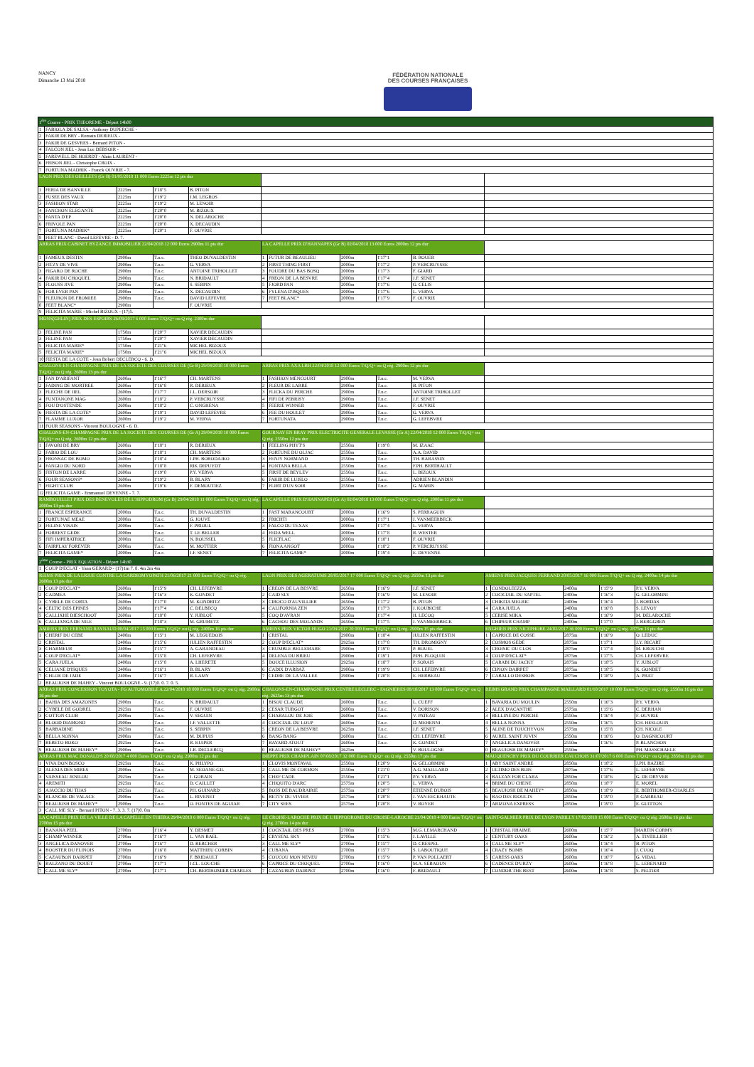NANCY
Dimanche 13 Mai 2018
FÉDÉRATION NATIONALE
DES COURSES FRANÇAISES
| 1<sup>ère</sup> Course - PRIX THEOREME - Départ 14h00 | | | | | | | | | | | | | | |
| 1 | FABIOLA DE SALSA - Anthony DUPERCHE - | | | | | | | | | | | | | |
| 2 | FAKIR DE BRY - Romain DERIEUX - | | | | | | | | | | | | | |
| 3 | FAKIR DE GESVRES - Bernard PITON - | | | | | | | | | | | | | |
| 4 | FALCON JIEL - Jean Luc DERSOIR - | | | | | | | | | | | | | |
| 5 | FAREWELL DE HOERDT - Alain LAURENT - | | | | | | | | | | | | | |
| 6 | FRISON JIEL - Christophe CROIX - | | | | | | | | | | | | | |
| 7 | FORTUNA MADRIK - Franck OUVRIE - 7. | | | | | | | | | | | | | |
| LAON PRIX DES OEILLETS (Gr B) 01/05/2018 11 000 Euros 2225m 12 pts dur | | | | | | | | | | | | | | |
| 1 | FERIA DE BANVILLE | 2225m | 1'18"5 | B. PITON | | | | | | | | | | |
| 2 | FUSEE DES VAUX | 2225m | 1'19"2 | J.M. LEGROS | | | | | | | | | | |
| 3 | FASHION STAR | 2225m | 1'19"2 | M. LENOIR | | | | | | | | | | |
| 4 | FANCHON ELEGANTE | 2225m | 1'20"0 | M. BIZOUX | | | | | | | | | | |
| 5 | FANTA D'EP | 2225m | 1'20"0 | N. DELAROCHE | | | | | | | | | | |
| 6 | FRIVOLE PAN | 2225m | 1'20"0 | X. DECAUDIN | | | | | | | | | | |
| 7 | FORTUNA MADRIK* | 2225m | 1'20"1 | F. OUVRIE | | | | | | | | | | |
| 8 | FEET BLANC - David LEFEVRE - D. 7. | | | | | | | | | | | | | |
| ARRAS PRIX CABINET BYZANCE IMMOBILIER 22/04/2018 12 000 Euros 2900m 11 pts dur | | | | | LA CAPELLE PRIX D'HANNAPES (Gr B) 02/04/2018 13 000 Euros 2000m 12 pts dur | | | | | | | | | |
| 1 | FAMEUX DESTIN | 2900m | T.n.c. | THEO DUVALDESTIN | 1 | FUTUR DE BEAULIEU | 2000m | 1'17"1 | B. ROUER | | | | | |
| 2 | FITZY DE VIVE | 2900m | T.n.c. | G. VERVA | 2 | FIRST THING FIRST | 2000m | 1'17"2 | P. VERCRUYSSE | | | | | |
| 3 | FIGARO DE ROCHE | 2900m | T.n.c. | ANTOINE TRIHOLLET | 3 | FOUDRE DU BAS BOSQ | 2000m | 1'17"3 | F. GIARD | | | | | |
| 4 | FAKIR DU CHOQUEL | 2900m | T.n.c. | N. BRIDAULT | 4 | FREON DE LA BESVRE | 2000m | 1'17"4 | J.F. SENET | | | | | |
| 5 | FLOUSS JIVE | 2900m | T.n.c. | S. SERPIN | 5 | FJORD PAN | 2000m | 1'17"6 | G. CELIS | | | | | |
| 6 | FOR EVER PAN | 2900m | T.n.c. | X. DECAUDIN | 6 | FYLENA D'ISQUES | 2000m | 1'17"6 | L. VERVA | | | | | |
| 7 | FLEURON DE FROMIEE | 2900m | T.n.c. | DAVID LEFEVRE | 7 | FEET BLANC* | 2000m | 1'17"9 | F. OUVRIE | | | | | |
| 0 | FEET BLANC* | 2900m | | F. OUVRIE | | | | | | | | | | |
| 9 | FELICITA MARIE - Michel BIZOUX - (17)5. | | | | | | | | | | | | | |
| MONS(GHLIN) PRIX DES ESPOIRS 26/09/2017 6 000 Euros T/Q/Q+ ou Q rég. 2300m dur | | | | | | | | | | | | | | |
| 3 | FELINE PAN | 1750m | 1'20"7 | XAVIER DECAUDIN | | | | | | | | | | |
| 3 | FELINE PAN | 1750m | 1'20"7 | XAVIER DECAUDIN | | | | | | | | | | |
| 5 | FELICITA MARIE* | 1750m | 1'21"6 | MICHEL BIZOUX | | | | | | | | | | |
| 5 | FELICITA MARIE* | 1750m | 1'21"6 | MICHEL BIZOUX | | | | | | | | | | |
| 10 | FIESTA DE LA COTE - Jean Robert DECLERCQ - 6. D. | | | | | | | | | | | | | |
| CHALONS-EN-CHAMPAGNE PRIX DE LA SOCIETE DES COURSES DE (Gr B) 29/04/2018 10 000 Euros T/Q/Q+ ou Q rég. 2600m 13 pts dur | | | | | ARRAS PRIX AXA LBH 22/04/2018 12 000 Euros T/Q/Q+ ou Q rég. 2900m 12 pts dur | | | | | | | | | |
| 1 | FAN D'ARIFANT | 2600m | 1'16"7 | CH. MARTENS | 1 | FASHION MENCOURT | 2900m | T.n.c. | M. VERVA | | | | | |
| 2 | FADING DE MORTREE | 2600m | 1'16"8 | R. DERIEUX | 2 | FLEUR DE LARRE | 2900m | T.n.c. | B. PITON | | | | | |
| 3 | FLECHE DE JIEL | 2600m | 1'17"7 | J.L. DERSOIR | 3 | FLICKA DU PERCHE | 2900m | T.n.c. | ANTOINE TRIHOLLET | | | | | |
| 4 | FUNTANONE MAG | 2600m | 1'18"2 | P. VERCRUYSSE | 4 | FIFI DE PEBRISY | 2900m | T.n.c. | J.F. SENET | | | | | |
| 5 | FOU D'OSTENDE | 2600m | 1'18"2 | C. ONGHENA | 5 | FEERIE WINNER | 2900m | T.n.c. | F. OUVRIE | | | | | |
| 6 | FIESTA DE LA COTE* | 2600m | 1'19"1 | DAVID LEFEVRE | 6 | FEE DU HOULET | 2900m | T.n.c. | G. VERVA | | | | | |
| 7 | FLAMME LUXOR | 2600m | 1'19"2 | M. VERVA | 7 | FORTUNATA | 2900m | T.n.c. | G. LEFEBVRE | | | | | |
| 11 | FOUR SEASONS - Vincent BOULOGNE - 6. D. | | | | | | | | | | | | | |
| CHALONS-EN-CHAMPAGNE PRIX DE LA SOCIETE DES COURSES DE (Gr A) 29/04/2018 10 000 Euros T/Q/Q+ ou Q rég. 2600m 12 pts dur | | | | | GOURNAY EN BRAY PRIX ELECTRICITE GENERALE LEVASSE (Gr A) 22/04/2018 12 000 Euros T/Q/Q+ ou Q rég. 2550m 12 pts dur | | | | | | | | | |
| 1 | FAVORI DE BRY | 2600m | 1'18"1 | R. DERIEUX | 1 | FEELING PHYT'S | 2550m | 1'19"8 | M. IZAAC | | | | | |
| 2 | FABIO DE LOU | 2600m | 1'18"1 | CH. MARTENS | 2 | FORTUNE DU OLJAC | 2550m | T.n.c. | A.A. DAVID | | | | | |
| 3 | FRONSAC DE BOMO | 2600m | 1'18"4 | J.PH. BORODAJKO | 3 | FENJY NORMAND | 2550m | T.n.c. | TH. BARASSIN | | | | | |
| 4 | FANGIO DU NORD | 2600m | 1'18"8 | RIK DEPUYDT | 4 | FONTANA BELLA | 2550m | T.n.c. | F.PH. BERTHAULT | | | | | |
| 5 | FISTON DE LARRE | 2600m | 1'19"0 | P.Y. VERVA | 5 | FIRST DE BEYLEV | 2550m | T.n.c. | L. BIZOUX | | | | | |
| 6 | FOUR SEASONS* | 2600m | 1'19"2 | B. BLARY | 6 | FAKIR DE LUISLO | 2550m | T.n.c. | ADRIEN BLANDIN | | | | | |
| 7 | FIGHT CLUB | 2600m | 1'19"6 | F. DEMOUTIEZ | 7 | FLIRT D'UN SOIR | 2550m | T.n.c. | G. MARIN | | | | | |
| 12 | FELICITA GAME - Emmanuel DEVENNE - 7. 7. | | | | | | | | | | | | | |
| RAMBOUILLET PRIX DES BENEVOLES DE L'HIPPODROM (Gr B) 29/04/2018 11 000 Euros T/Q/Q+ ou Q rég. 2000m 13 pts dur | | | | | LA CAPELLE PRIX D'HANNAPES (Gr A) 02/04/2018 13 000 Euros T/Q/Q+ ou Q rég. 2000m 11 pts dur | | | | | | | | | |
| 1 | FRANCE ESPERANCE | 2000m | T.n.c. | TH. DUVALDESTIN | 1 | FAST MARANCOURT | 2000m | 1'16"9 | S. PERRAGUIN | | | | | |
| 2 | FORTUNAE MEAE | 2000m | T.n.c. | G. JOUVE | 2 | FRICHTI | 2000m | 1'17"1 | J. VANMEERBECK | | | | | |
| 3 | FELINE VISAIS | 2000m | T.n.c. | F. PRIOUL | 3 | FALCO DU TEXAS | 2000m | 1'17"4 | L. VERVA | | | | | |
| 4 | FORREST GEDE | 2000m | T.n.c. | T. LE BELLER | 4 | FEDA WELL | 2000m | 1'17"8 | R. WESTER | | | | | |
| 5 | FIFI IMPERATRICE | 2000m | T.n.c. | N. ROUSSEL | 5 | FLICFLAC | 2000m | 1'18"1 | F. OUVRIE | | | | | |
| 6 | FAIRPLAY FOREVER | 2000m | T.n.c. | M. MOTTIER | 6 | FIONA ANGOT | 2000m | 1'18"2 | P. VERCRUYSSE | | | | | |
| 7 | FELICITA GAME* | 2000m | T.n.c. | J.F. SENET | 7 | FELICITA GAME* | 2000m | 1'19"4 | E. DEVENNE | | | | | |
| 2<sup>ème</sup> Course - PRIX EQUATION - Départ 14h30 | | | | | | | | | | | | | | |
| 1 | COUP D'ECLAT - Yann GERARD - (17)1m 7. 8. 4m 2m 4m | | | | | | | | | | | | | |
| REIMS PRIX DE LA LIGUE CONTRE LA CARDIOMYOPATH 21/06/2017 21 000 Euros T/Q/Q+ ou Q rég. 2600m 13 pts dur | | | | | LAON PRIX DES AGERATUMS 28/05/2017 17 000 Euros T/Q/Q+ ou Q rég. 2650m 13 pts dur | | | | | AMIENS PRIX JACQUES FERRAND 20/05/2017 16 000 Euros T/Q/Q+ ou Q rég. 2400m 14 pts dur | | | | |
| 1 | COUP D'ECLAT* | 2600m | 1'15"9 | CH. LEFEBVRE | 1 | CREON DE LA BESVRE | 2650m | 1'16"9 | J.F. SENET | 1 | CONDOLEEZZA | 2400m | 1'15"9 | P.Y. VERVA |
| 2 | CADMEA | 2600m | 1'16"3 | K. GONDET | 2 | CAID SLY | 2650m | 1'16"9 | M. LENOIR | 2 | COCKTAIL DU SAPTEL | 2400m | 1'16"3 | G. GELORMINI |
| 3 | CYBELE DE CORTA | 2600m | 1'17"0 | M. KONDRITZ | 3 | CIROCO D'AUVILLIER | 2650m | 1'17"2 | B. PITON | 3 | CHIKITA MELRIC | 2400m | 1'16"4 | J. BORDAS |
| 4 | CELTIC DES EPINES | 2600m | 1'17"4 | C. DELBECQ | 4 | CALIFORNIA ZEN | 2650m | 1'17"3 | J. KOUBICHE | 4 | CARA JUELA | 2400m | 1'16"8 | S. LEVOY |
| 5 | CALLIXHE DIESCHOOT | 2600m | 1'18"0 | Y. JUBLOT | 5 | COQ D'AVRAN | 2650m | 1'17"4 | H. LECOQ | 5 | CERISE MIKA | 2400m | 1'16"9 | M. DELAROCHE |
| 6 | CALLIANGA DE NILE | 2600m | 1'18"3 | M. GRUMETZ | 6 | CACHOU DES MOLANDS | 2650m | 1'17"5 | J. VANMEERBECK | 6 | CHIPEUR CHAMP | 2400m | 1'17"0 | J. BERGGREN |
| AMIENS PRIX FERNAND RAYNAUD 08/04/2017 15 000 Euros T/Q/Q+ ou Q rég. 2400m 16 pts dur | | | | | AMIENS PRIX VICTOR HUGO 21/03/2017 20 000 Euros T/Q/Q+ ou Q rég. 2900m 15 pts dur | | | | | ENGHIEN PRIX NICEPHORE 24/02/2017 36 000 Euros T/Q/Q+ ou Q rég. 2875m 13 pts dur | | | | |
| 1 | CHERIF DU CEBE | 2400m | 1'15"1 | M. LEGUEDOIS | 1 | CRISTAL | 2900m | 1'18"4 | JULIEN RAFFESTIN | 1 | CAPRICE DE COSSE | 2875m | 1'16"9 | O. LEDUC |
| 2 | CRISTAL | 2400m | 1'15"6 | JULIEN RAFFESTIN | 2 | COUP D'ECLAT* | 2925m | 1'17"8 | TH. DROMIGNY | 2 | COSMOS GEDE | 2875m | 1'17"1 | J.Y. RICART |
| 3 | CHARMEUR | 2400m | 1'15"7 | A. GARANDEAU | 3 | CRUMBLE BELLEMARE | 2900m | 1'19"0 | P. HOUEL | 3 | CROISIC DU CLOS | 2875m | 1'17"4 | M. KROUCHI |
| 4 | COUP D'ECLAT* | 2400m | 1'15"8 | CH. LEFEBVRE | 4 | DELENA DU BRIEU | 2900m | 1'19"1 | P.PH. PLOQUIN | 4 | COUP D'ECLAT* | 2875m | 1'17"5 | CH. LEFEBVRE |
| 5 | CARA JUELA | 2400m | 1'15"8 | A. LHERETE | 5 | DOUCE ILLUSION | 2925m | 1'18"7 | P. SORAIS | 5 | CARABI DU JACKY | 2875m | 1'18"5 | Y. JUBLOT |
| 6 | CELIANE D'ISQUES | 2400m | 1'16"1 | B. BLARY | 6 | CADIX D'ARBAZ | 2900m | 1'19"9 | CH. LEFEBVRE | 6 | CIPION DAIRPET | 2875m | 1'18"5 | K. GONDET |
| 7 | CHLOE DE JADE | 2400m | 1'16"7 | R. LAMY | 7 | CEDRE DE LA VALLEE | 2900m | 1'20"8 | E. HERBEAU | 7 | CABALLO DESBOIS | 2875m | 1'18"9 | A. PRAT |
| 2 | BEAUJOSH DE MAHEY - Vincent BOULOGNE - 9. (17)0. 0. 7. 0. 5. | | | | | | | | | | | | | |
| ARRAS PRIX CONCESSION TOYOTA - FG AUTOMOBILE A 22/04/2018 18 000 Euros T/Q/Q+ ou Q rég. 2900m 16 pts dur | | | | | CHALONS-EN-CHAMPAGNE PRIX CENTRE LECLERC - FAGNIERES 08/10/2017 13 000 Euros T/Q/Q+ ou Q rég. 2625m 13 pts dur | | | | | REIMS GRAND PRIX CHAMPAGNE MAILLARD 01/10/2017 10 000 Euros T/Q/Q+ ou Q rég. 2550m 16 pts dur | | | | |
| 1 | BAHIA DES AMAZONES | 2900m | T.n.c. | N. BRIDAULT | 1 | BISOU CLAUDE | 2600m | T.n.c. | L. CUEFF | 1 | BAVARIA DU MOULIN | 2550m | 1'16"3 | P.Y. VERVA |
| 2 | CYBELE DE GODREL | 2925m | T.n.c. | F. OUVRIE | 2 | CESAR TURGOT | 2600m | T.n.c. | V. DORISON | 2 | ALEX D'ACANTHE | 2575m | 1'15"6 | C. DERHAN |
| 3 | COTTON CLUB | 2900m | T.n.c. | V. SEGUIN | 3 | CHABALOU DE JOIE | 2600m | T.n.c. | V. PATEAU | 3 | BELLINE DU PERCHE | 2550m | 1'16"4 | F. OUVRIE |
| 4 | BLOOD DIAMOND | 2900m | T.n.c. | J.F. VALLETTE | 4 | COCKTAIL DU LOUP | 2600m | T.n.c. | D. MEHENNI | 4 | BELLA NONNA | 2550m | 1'16"5 | CH. HESLOUIN |
| 5 | BARBADINE | 2925m | T.n.c. | S. SERPIN | 5 | CREON DE LA BESVRE | 2625m | T.n.c. | J.F. SENET | 5 | ALINE DE TOUCHYVON | 2575m | 1'15"8 | CH. NICOLE |
| 6 | BELLA NONNA | 2900m | T.n.c. | M. DUPUIS | 6 | BANG BANG | 2600m | T.n.c. | CH. LEFEBVRE | 6 | AUREL SAINT JUVIN | 2550m | 1'16"6 | O. DAGNICOURT |
| 7 | BEBETO BOKO | 2925m | T.n.c. | R. KUIPER | 7 | BAYARD ATOUT | 2600m | T.n.c. | K. GONDET | 7 | ANGELICA DANOVER | 2550m | 1'16"6 | P. BLANCHON |
| 9 | BEAUJOSH DE MAHEY* | 2900m | T.n.c. | J.R. DECLERCQ | 0 | BEAUJOSH DE MAHEY* | 2625m | | V. BOULOGNE | 0 | BEAUJOSH DE MAHEY* | 2550m | | PH. MASSCHAELE |
| ARRAS PRIX MAC DONALD'S 20/08/2017 4 000 Euros T/Q/Q+ ou Q rég. 2900m 12 pts dur | | | | | DIEPPE PRIX CHAMPLAIN 07/08/2017 32 000 Euros T/Q/Q+ ou Q rég. 2550m 17 pts dur | | | | | MAUQUENCHY PRIX DU COURRIER CAUCHOIS 31/07/2017 6 000 Euros T/Q/Q+ ou Q rég. 2850m 11 pts dur | | | | |
| 1 | VIVA DON BOSCO | 2925m | T.n.c. | K. PHLYPO | 1 | CLOVIS MONTAVAL | 2550m | 1'20"9 | G. GELORMINI | 1 | ABY SAINT ANDRE | 2850m | 1'18"2 | J.PH. BAZIRE |
| 2 | ALEXIA DES MIRES | 2900m | T.n.c. | M. SEOANE-GIL | 2 | CALL ME DE CORMON | 2550m | 1'21"0 | A.G. MAILLARD | 2 | ULTIMO DES BOIS | 2875m | 1'17"6 | L. LEFEBVRE |
| 3 | VAISSEAU JENILOU | 2925m | T.n.c. | J. GORAIN | 3 | CHEF CADE | 2550m | 1'21"1 | P.Y. VERVA | 3 | BALZAN FOR CLARA | 2850m | 1'18"6 | G. DE DRYVER |
| 4 | AREMITI | 2925m | T.n.c. | D. CAILLET | 4 | CHIQUITO D'ARC | 2575m | 1'20"5 | L. VERVA | 4 | BRIME DU CHENE | 2850m | 1'18"7 | E. MOREL |
| 5 | AJACCIO DU TIJAS | 2925m | T.n.c. | PH. GUINARD | 5 | BOSS DE BAUDRAIRIE | 2575m | 1'20"7 | ETIENNE DUBOIS | 5 | BEAUJOSH DE MAHEY* | 2850m | 1'18"9 | E. BERTHOMIER-CHARLES |
| 6 | BLANCHE DE VALACE | 2900m | T.n.c. | L. RIVENET | 6 | BETTY DU VIVIER | 2575m | 1'20"8 | J. VAN EECKHAUTE | 6 | BAO DES RIOULTS | 2850m | 1'19"0 | P. GARREAU |
| 7 | BEAUJOSH DE MAHEY* | 2900m | T.n.c. | O. FONTES DE AGUIAR | 7 | CITY SEES | 2575m | 1'20"8 | V. ROYER | 7 | ARIZONA EXPRESS | 2850m | 1'19"0 | E. GUITTON |
| 3 | CALL ME SLY - Bernard PITON - 7. 3. 3. 7. (17)0. 0m | | | | | | | | | | | | | |
| LA CAPELLE PRIX DE LA VILLE DE LA CAPELLE EN THIERA 29/04/2018 6 000 Euros T/Q/Q+ ou Q rég. 2700m 15 pts dur | | | | | LE CROISE-LAROCHE PRIX DE L'HIPPODROME DU CROISE-LAROCHE 21/04/2018 4 000 Euros T/Q/Q+ ou Q rég. 2700m 14 pts dur | | | | | SAINT-GALMIER PRIX DE LYON PARILLY 17/02/2018 15 000 Euros T/Q/Q+ ou Q rég. 2600m 16 pts dur | | | | |
| 1 | BANANA PEEL | 2700m | 1'16"4 | Y. DESMET | 1 | COCKTAIL DES PRES | 2700m | 1'15"3 | M.G. LEMARCHAND | 1 | CRISTAL JIHAIME | 2600m | 1'15"7 | MARTIN CORMY |
| 2 | CHAMP WINNER | 2700m | 1'16"7 | L. VAN BAEL | 2 | CRYSTAL SKY | 2700m | 1'15"6 | J. LAVILLE | 2 | CENTURY OAKS | 2600m | 1'16"2 | A. TINTILLIER |
| 3 | ANGELICA DANOVER | 2700m | 1'16"7 | D. BERCHER | 3 | CALL ME SLY* | 2700m | 1'15"7 | D. CRESPEL | 3 | CALL ME SLY* | 2600m | 1'16"4 | B. PITON |
| 4 | BOOSTER DU FLINOIS | 2700m | 1'16"8 | MATTHIEU CORBIN | 4 | CUBANA | 2700m | 1'15"7 | S. LABOUTIQUE | 4 | CRAZY BOMB | 2600m | 1'16"4 | J. CUOQ |
| 5 | CAZAUBON DAIRPET | 2700m | 1'16"9 | F. BRIDAULT | 5 | COUCOU MON NEVEU | 2700m | 1'15"9 | P. VAN POLLAERT | 5 | CARESS OAKS | 2600m | 1'16"7 | G. VIDAL |
| 6 | BALZANO DU DOUET | 2700m | 1'17"1 | J.CL. LOUCHE | 6 | CAPRICE DU CHOQUEL | 2700m | 1'16"0 | M.A. SEBAOUN | 6 | CADENCE D'URZY | 2600m | 1'16"8 | L. LERENARD |
| 7 | CALL ME SLY* | 2700m | 1'17"1 | CH. BERTHOMIER CHARLES | 7 | CAZAUBON DAIRPET | 2700m | 1'16"0 | F. BRIDAULT | 7 | CONDOR THE BEST | 2600m | 1'16"8 | S. PELTIER |